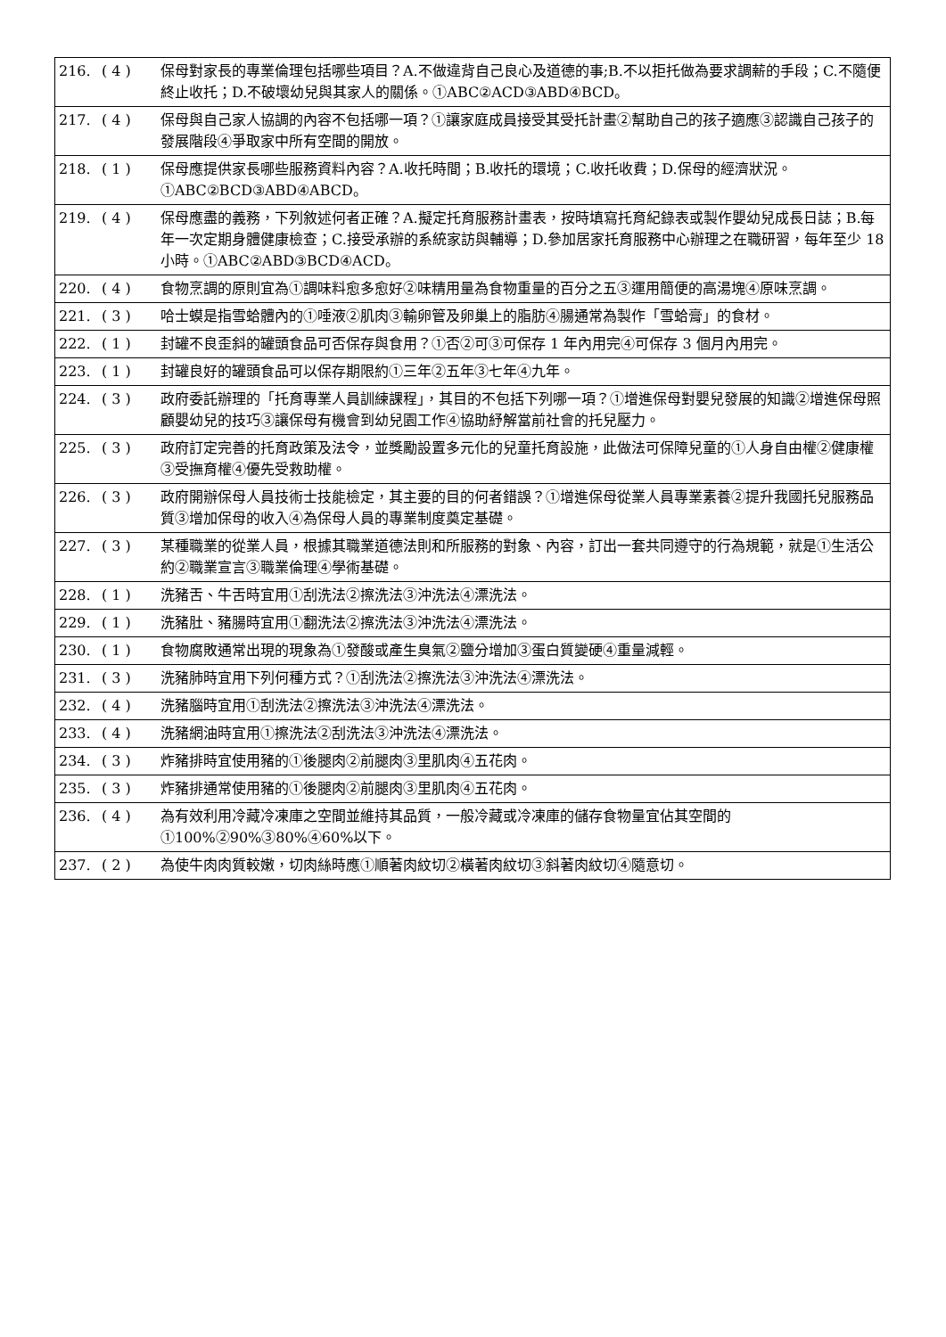| 216. | ( 4 ) | 保母對家長的專業倫理包括哪些項目？A.不做違背自己良心及道德的事;B.不以拒托做為要求調薪的手段；C.不隨便終止收托；D.不破壞幼兒與其家人的關係。①ABC②ACD③ABD④BCD。 |
| 217. | ( 4 ) | 保母與自己家人協調的內容不包括哪一項？①讓家庭成員接受其受托計畫②幫助自己的孩子適應③認識自己孩子的發展階段④爭取家中所有空間的開放。 |
| 218. | ( 1 ) | 保母應提供家長哪些服務資料內容？A.收托時間；B.收托的環境；C.收托收費；D.保母的經濟狀況。①ABC②BCD③ABD④ABCD。 |
| 219. | ( 4 ) | 保母應盡的義務，下列敘述何者正確？A.擬定托育服務計畫表，按時填寫托育紀錄表或製作嬰幼兒成長日誌；B.每年一次定期身體健康檢查；C.接受承辦的系統家訪與輔導；D.參加居家托育服務中心辦理之在職研習，每年至少 18 小時。①ABC②ABD③BCD④ACD。 |
| 220. | ( 4 ) | 食物烹調的原則宜為①調味料愈多愈好②味精用量為食物重量的百分之五③運用簡便的高湯塊④原味烹調。 |
| 221. | ( 3 ) | 哈士蟆是指雪蛤體內的①唾液②肌肉③輸卵管及卵巢上的脂肪④腸通常為製作「雪蛤膏」的食材。 |
| 222. | ( 1 ) | 封罐不良歪斜的罐頭食品可否保存與食用？①否②可③可保存 1 年內用完④可保存 3 個月內用完。 |
| 223. | ( 1 ) | 封罐良好的罐頭食品可以保存期限約①三年②五年③七年④九年。 |
| 224. | ( 3 ) | 政府委託辦理的「托育專業人員訓練課程」，其目的不包括下列哪一項？①增進保母對嬰兒發展的知識②增進保母照顧嬰幼兒的技巧③讓保母有機會到幼兒園工作④協助紓解當前社會的托兒壓力。 |
| 225. | ( 3 ) | 政府訂定完善的托育政策及法令，並獎勵設置多元化的兒童托育設施，此做法可保障兒童的①人身自由權②健康權③受撫育權④優先受救助權。 |
| 226. | ( 3 ) | 政府開辦保母人員技術士技能檢定，其主要的目的何者錯誤？①增進保母從業人員專業素養②提升我國托兒服務品質③增加保母的收入④為保母人員的專業制度奠定基礎。 |
| 227. | ( 3 ) | 某種職業的從業人員，根據其職業道德法則和所服務的對象、內容，訂出一套共同遵守的行為規範，就是①生活公約②職業宣言③職業倫理④學術基礎。 |
| 228. | ( 1 ) | 洗豬舌、牛舌時宜用①刮洗法②擦洗法③沖洗法④漂洗法。 |
| 229. | ( 1 ) | 洗豬肚、豬腸時宜用①翻洗法②擦洗法③沖洗法④漂洗法。 |
| 230. | ( 1 ) | 食物腐敗通常出現的現象為①發酸或產生臭氣②鹽分增加③蛋白質變硬④重量減輕。 |
| 231. | ( 3 ) | 洗豬肺時宜用下列何種方式？①刮洗法②擦洗法③沖洗法④漂洗法。 |
| 232. | ( 4 ) | 洗豬腦時宜用①刮洗法②擦洗法③沖洗法④漂洗法。 |
| 233. | ( 4 ) | 洗豬網油時宜用①擦洗法②刮洗法③沖洗法④漂洗法。 |
| 234. | ( 3 ) | 炸豬排時宜使用豬的①後腿肉②前腿肉③里肌肉④五花肉。 |
| 235. | ( 3 ) | 炸豬排通常使用豬的①後腿肉②前腿肉③里肌肉④五花肉。 |
| 236. | ( 4 ) | 為有效利用冷藏冷凍庫之空間並維持其品質，一般冷藏或冷凍庫的儲存食物量宜佔其空間的①100%②90%③80%④60%以下。 |
| 237. | ( 2 ) | 為使牛肉肉質較嫩，切肉絲時應①順著肉紋切②橫著肉紋切③斜著肉紋切④隨意切。 |